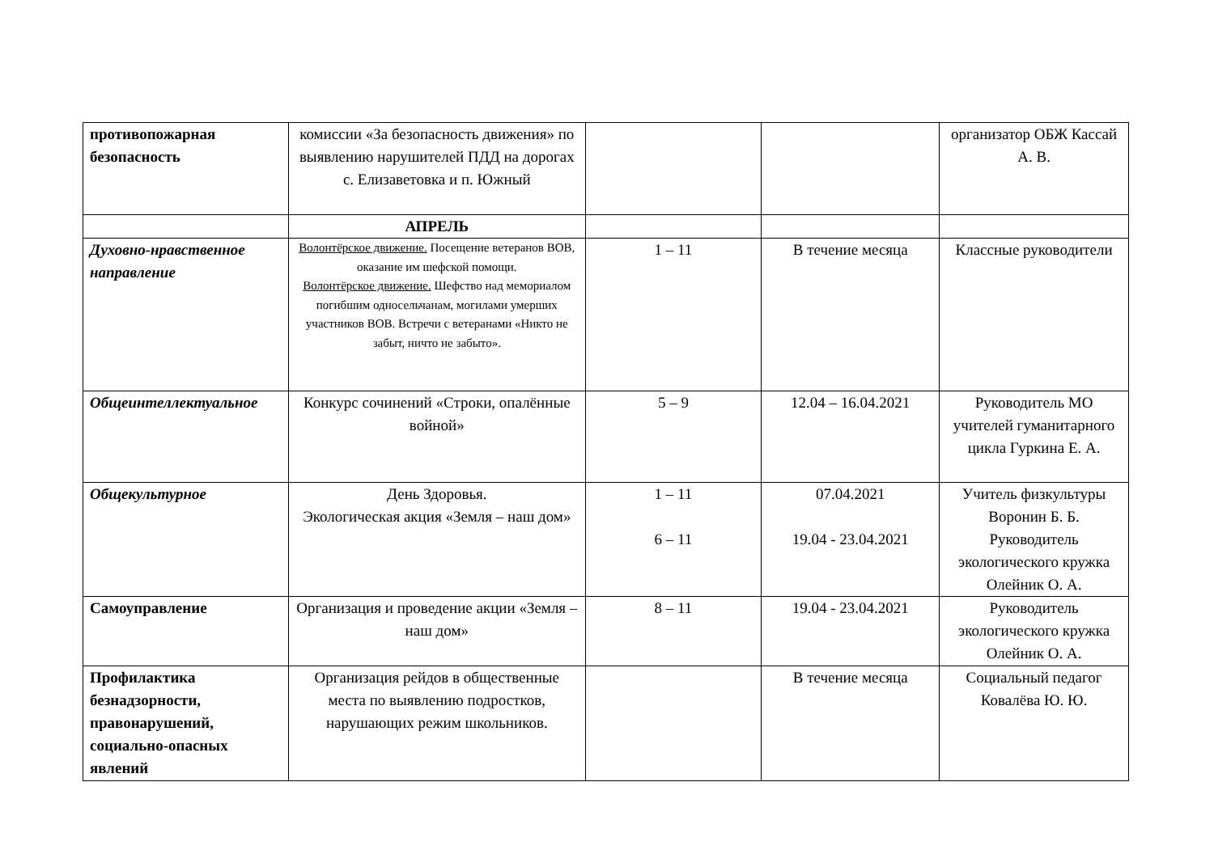| противопожарная безопасность | комиссии «За безопасность движения» по выявлению нарушителей ПДД на дорогах с. Елизаветовка и п. Южный | | | организатор ОБЖ Кассай А. В. |
| | АПРЕЛЬ | | | |
| Духовно-нравственное направление | Волонтёрское движение. Посещение ветеранов ВОВ, оказание им шефской помощи. Волонтёрское движение. Шефство над мемориалом погибшим односельчанам, могилами умерших участников ВОВ. Встречи с ветеранами «Никто не забыт, ничто не забыто». | 1 – 11 | В течение месяца | Классные руководители |
| Общеинтеллектуальное | Конкурс сочинений «Строки, опалённые войной» | 5 – 9 | 12.04 – 16.04.2021 | Руководитель МО учителей гуманитарного цикла Гуркина Е. А. |
| Общекультурное | День Здоровья. Экологическая акция «Земля – наш дом» | 1 – 11 6 – 11 | 07.04.2021 19.04 - 23.04.2021 | Учитель физкультуры Воронин Б. Б. Руководитель экологического кружка Олейник О. А. |
| Самоуправление | Организация и проведение акции «Земля – наш дом» | 8 – 11 | 19.04 - 23.04.2021 | Руководитель экологического кружка Олейник О. А. |
| Профилактика безнадзорности, правонарушений, социально-опасных явлений | Организация рейдов в общественные места по выявлению подростков, нарушающих режим школьников. | | В течение месяца | Социальный педагог Ковалёва Ю. Ю. |